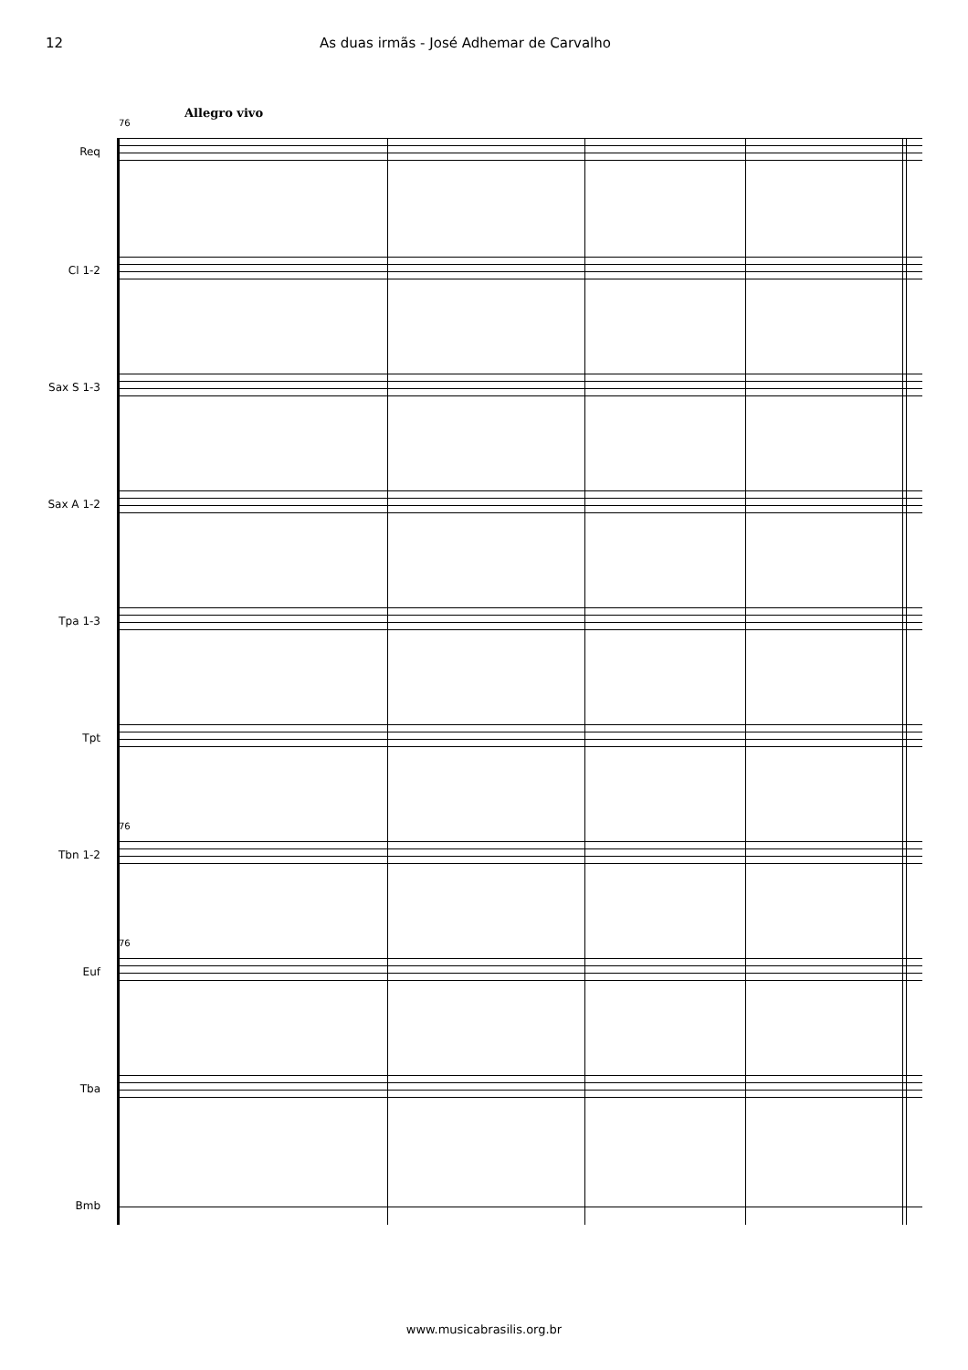12 As duas irmãs - José Adhemar de Carvalho
Allegro vivo
76
Req
Cl 1-2
Sax S 1-3
Sax A 1-2
Tpa 1-3
Tpt
76
Tbn 1-2
76
Euf
Tba
Bmb
www.musicabrasilis.org.br